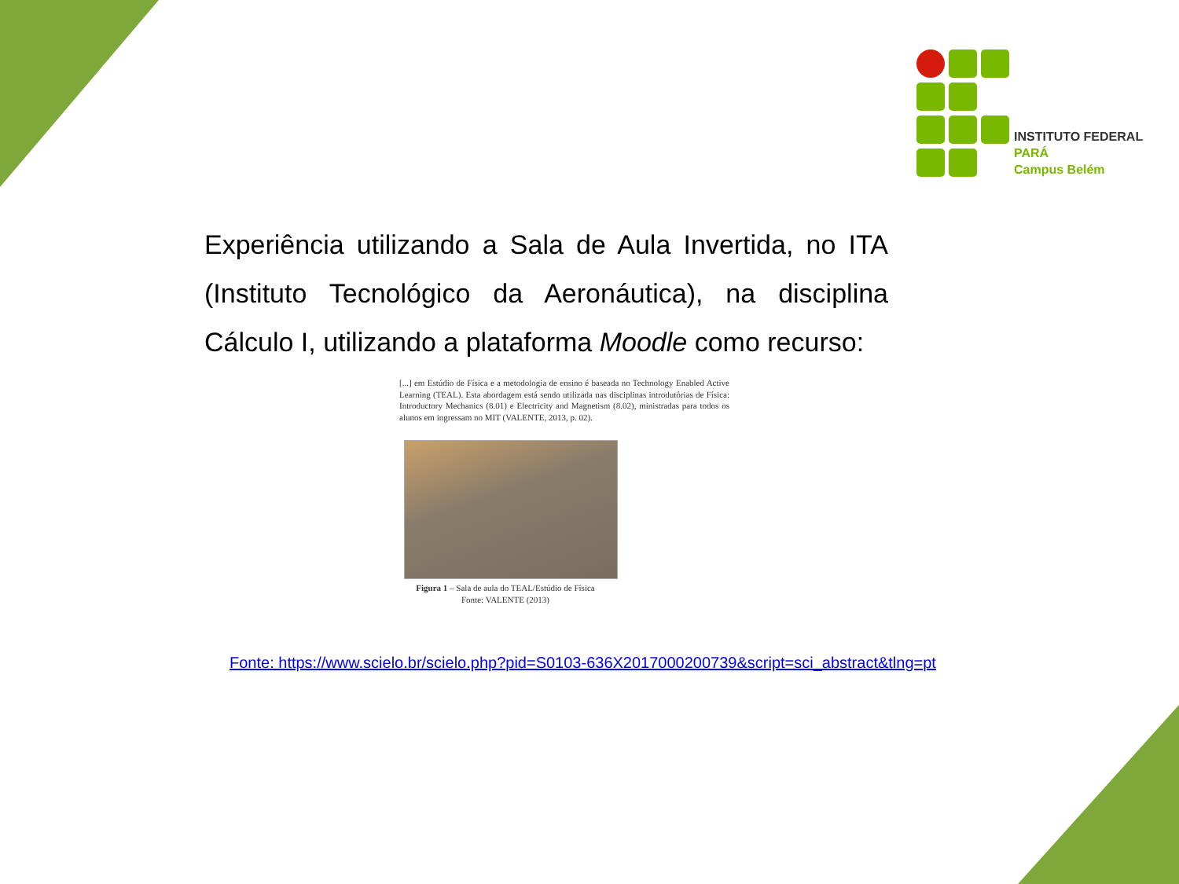INSTITUTO FEDERAL
PARÁ
Campus Belém
Experiência utilizando a Sala de Aula Invertida, no ITA (Instituto Tecnológico da Aeronáutica), na disciplina Cálculo I, utilizando a plataforma Moodle como recurso:
[...] em Estúdio de Física e a metodologia de ensino é baseada no Technology Enabled Active Learning (TEAL). Esta abordagem está sendo utilizada nas disciplinas introdutórias de Física: Introductory Mechanics (8.01) e Electricity and Magnetism (8.02), ministradas para todos os alunos em ingressam no MIT (VALENTE, 2013, p. 02).
Figura 1 – Sala de aula do TEAL/Estúdio de Física
Fonte: VALENTE (2013)
Fonte: https://www.scielo.br/scielo.php?pid=S0103-636X2017000200739&script=sci_abstract&tlng=pt